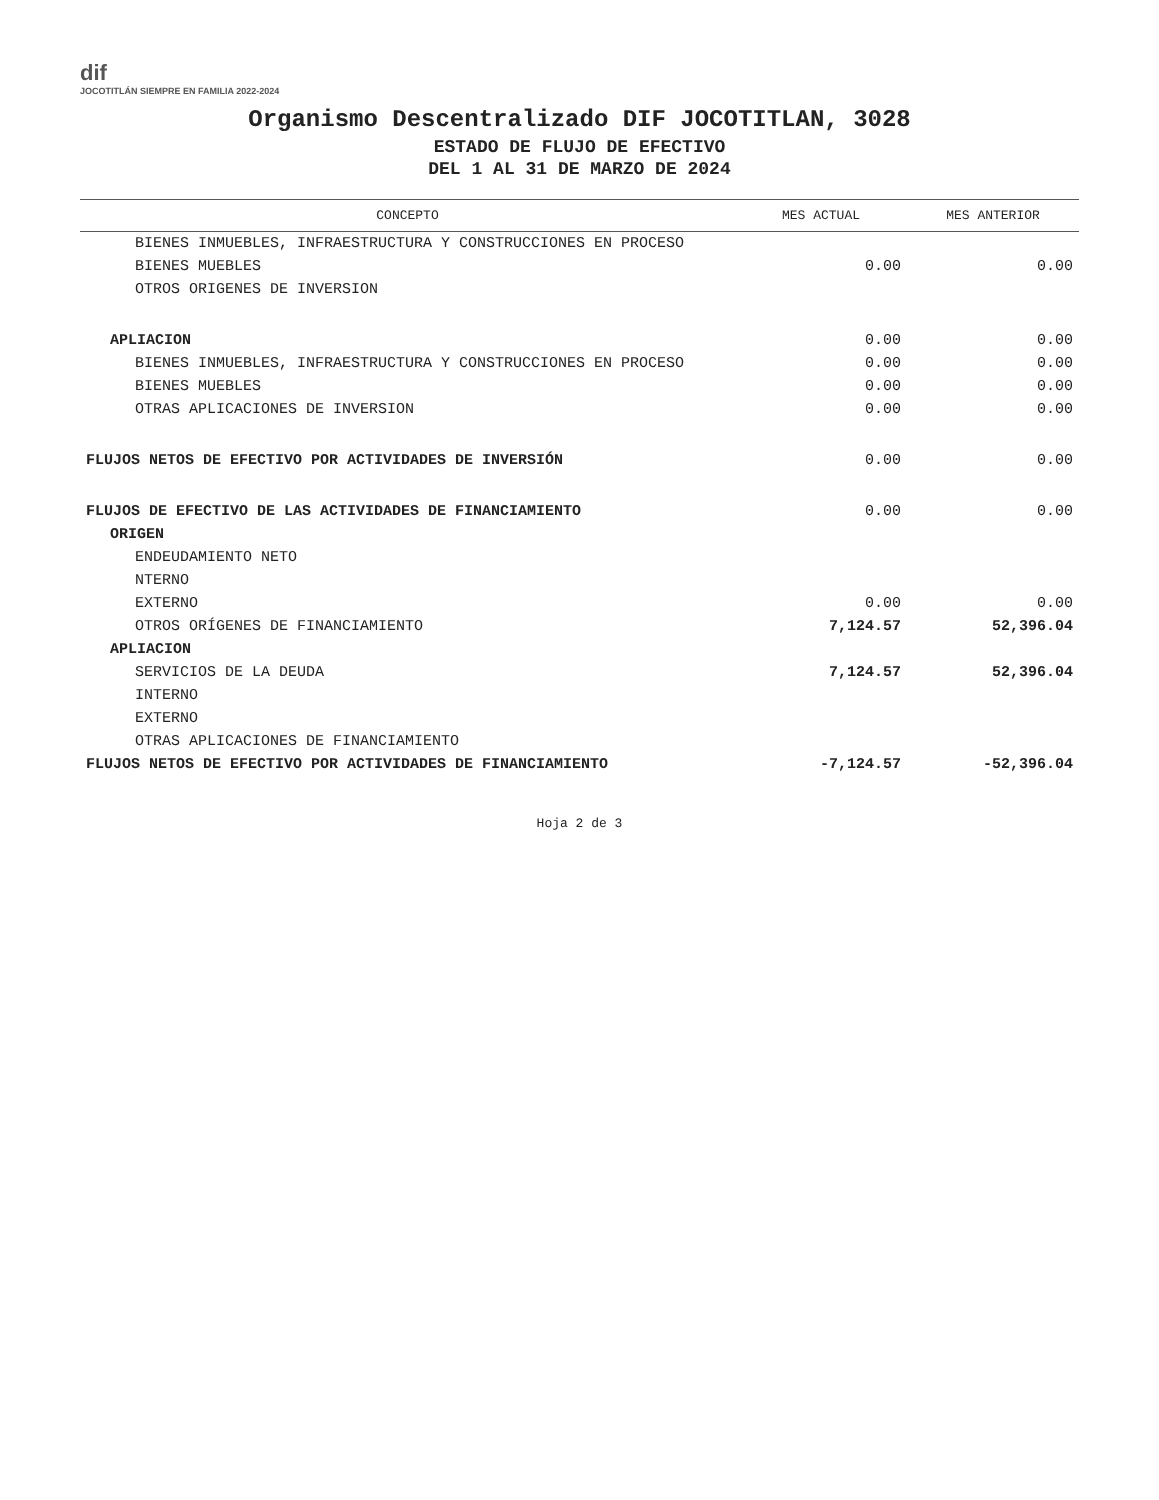dif
JOCOTITLÁN SIEMPRE EN FAMILIA 2022-2024
Organismo Descentralizado DIF JOCOTITLAN, 3028
ESTADO DE FLUJO DE EFECTIVO
DEL 1 AL 31 DE MARZO DE 2024
| CONCEPTO | MES ACTUAL | MES ANTERIOR |
| --- | --- | --- |
| BIENES INMUEBLES, INFRAESTRUCTURA Y CONSTRUCCIONES EN PROCESO | | |
| BIENES MUEBLES | 0.00 | 0.00 |
| OTROS ORIGENES DE INVERSION | | |
| APLIACION | 0.00 | 0.00 |
| BIENES INMUEBLES, INFRAESTRUCTURA Y CONSTRUCCIONES EN PROCESO | 0.00 | 0.00 |
| BIENES MUEBLES | 0.00 | 0.00 |
| OTRAS APLICACIONES DE INVERSION | 0.00 | 0.00 |
| FLUJOS NETOS DE EFECTIVO POR ACTIVIDADES DE INVERSIÓN | 0.00 | 0.00 |
| FLUJOS DE EFECTIVO DE LAS ACTIVIDADES DE FINANCIAMIENTO | 0.00 | 0.00 |
| ORIGEN | | |
| ENDEUDAMIENTO NETO | | |
| NTERNO | | |
| EXTERNO | 0.00 | 0.00 |
| OTROS ORÍGENES DE FINANCIAMIENTO | 7,124.57 | 52,396.04 |
| APLIACION | | |
| SERVICIOS DE LA DEUDA | 7,124.57 | 52,396.04 |
| INTERNO | | |
| EXTERNO | | |
| OTRAS APLICACIONES DE FINANCIAMIENTO | | |
| FLUJOS NETOS DE EFECTIVO POR ACTIVIDADES DE FINANCIAMIENTO | -7,124.57 | -52,396.04 |
Hoja 2 de 3